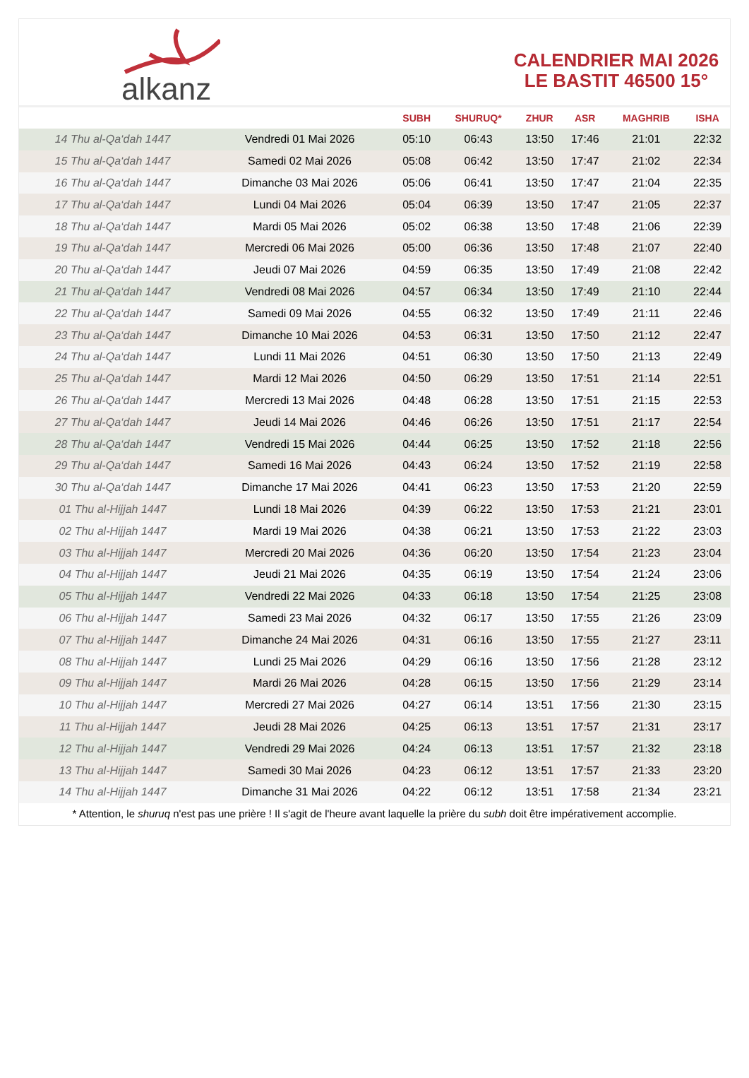alkanz
CALENDRIER MAI 2026
LE BASTIT 46500 15°
| | | SUBH | SHURUQ* | ZHUR | ASR | MAGHRIB | ISHA |
| --- | --- | --- | --- | --- | --- | --- | --- |
| 14 Thu al-Qa‘dah 1447 | Vendredi 01 Mai 2026 | 05:10 | 06:43 | 13:50 | 17:46 | 21:01 | 22:32 |
| 15 Thu al-Qa‘dah 1447 | Samedi 02 Mai 2026 | 05:08 | 06:42 | 13:50 | 17:47 | 21:02 | 22:34 |
| 16 Thu al-Qa‘dah 1447 | Dimanche 03 Mai 2026 | 05:06 | 06:41 | 13:50 | 17:47 | 21:04 | 22:35 |
| 17 Thu al-Qa‘dah 1447 | Lundi 04 Mai 2026 | 05:04 | 06:39 | 13:50 | 17:47 | 21:05 | 22:37 |
| 18 Thu al-Qa‘dah 1447 | Mardi 05 Mai 2026 | 05:02 | 06:38 | 13:50 | 17:48 | 21:06 | 22:39 |
| 19 Thu al-Qa‘dah 1447 | Mercredi 06 Mai 2026 | 05:00 | 06:36 | 13:50 | 17:48 | 21:07 | 22:40 |
| 20 Thu al-Qa‘dah 1447 | Jeudi 07 Mai 2026 | 04:59 | 06:35 | 13:50 | 17:49 | 21:08 | 22:42 |
| 21 Thu al-Qa‘dah 1447 | Vendredi 08 Mai 2026 | 04:57 | 06:34 | 13:50 | 17:49 | 21:10 | 22:44 |
| 22 Thu al-Qa‘dah 1447 | Samedi 09 Mai 2026 | 04:55 | 06:32 | 13:50 | 17:49 | 21:11 | 22:46 |
| 23 Thu al-Qa‘dah 1447 | Dimanche 10 Mai 2026 | 04:53 | 06:31 | 13:50 | 17:50 | 21:12 | 22:47 |
| 24 Thu al-Qa‘dah 1447 | Lundi 11 Mai 2026 | 04:51 | 06:30 | 13:50 | 17:50 | 21:13 | 22:49 |
| 25 Thu al-Qa‘dah 1447 | Mardi 12 Mai 2026 | 04:50 | 06:29 | 13:50 | 17:51 | 21:14 | 22:51 |
| 26 Thu al-Qa‘dah 1447 | Mercredi 13 Mai 2026 | 04:48 | 06:28 | 13:50 | 17:51 | 21:15 | 22:53 |
| 27 Thu al-Qa‘dah 1447 | Jeudi 14 Mai 2026 | 04:46 | 06:26 | 13:50 | 17:51 | 21:17 | 22:54 |
| 28 Thu al-Qa‘dah 1447 | Vendredi 15 Mai 2026 | 04:44 | 06:25 | 13:50 | 17:52 | 21:18 | 22:56 |
| 29 Thu al-Qa‘dah 1447 | Samedi 16 Mai 2026 | 04:43 | 06:24 | 13:50 | 17:52 | 21:19 | 22:58 |
| 30 Thu al-Qa‘dah 1447 | Dimanche 17 Mai 2026 | 04:41 | 06:23 | 13:50 | 17:53 | 21:20 | 22:59 |
| 01 Thu al-Hijjah 1447 | Lundi 18 Mai 2026 | 04:39 | 06:22 | 13:50 | 17:53 | 21:21 | 23:01 |
| 02 Thu al-Hijjah 1447 | Mardi 19 Mai 2026 | 04:38 | 06:21 | 13:50 | 17:53 | 21:22 | 23:03 |
| 03 Thu al-Hijjah 1447 | Mercredi 20 Mai 2026 | 04:36 | 06:20 | 13:50 | 17:54 | 21:23 | 23:04 |
| 04 Thu al-Hijjah 1447 | Jeudi 21 Mai 2026 | 04:35 | 06:19 | 13:50 | 17:54 | 21:24 | 23:06 |
| 05 Thu al-Hijjah 1447 | Vendredi 22 Mai 2026 | 04:33 | 06:18 | 13:50 | 17:54 | 21:25 | 23:08 |
| 06 Thu al-Hijjah 1447 | Samedi 23 Mai 2026 | 04:32 | 06:17 | 13:50 | 17:55 | 21:26 | 23:09 |
| 07 Thu al-Hijjah 1447 | Dimanche 24 Mai 2026 | 04:31 | 06:16 | 13:50 | 17:55 | 21:27 | 23:11 |
| 08 Thu al-Hijjah 1447 | Lundi 25 Mai 2026 | 04:29 | 06:16 | 13:50 | 17:56 | 21:28 | 23:12 |
| 09 Thu al-Hijjah 1447 | Mardi 26 Mai 2026 | 04:28 | 06:15 | 13:50 | 17:56 | 21:29 | 23:14 |
| 10 Thu al-Hijjah 1447 | Mercredi 27 Mai 2026 | 04:27 | 06:14 | 13:51 | 17:56 | 21:30 | 23:15 |
| 11 Thu al-Hijjah 1447 | Jeudi 28 Mai 2026 | 04:25 | 06:13 | 13:51 | 17:57 | 21:31 | 23:17 |
| 12 Thu al-Hijjah 1447 | Vendredi 29 Mai 2026 | 04:24 | 06:13 | 13:51 | 17:57 | 21:32 | 23:18 |
| 13 Thu al-Hijjah 1447 | Samedi 30 Mai 2026 | 04:23 | 06:12 | 13:51 | 17:57 | 21:33 | 23:20 |
| 14 Thu al-Hijjah 1447 | Dimanche 31 Mai 2026 | 04:22 | 06:12 | 13:51 | 17:58 | 21:34 | 23:21 |
* Attention, le shuruq n'est pas une prière ! Il s'agit de l'heure avant laquelle la prière du subh doit être impérativement accomplie.